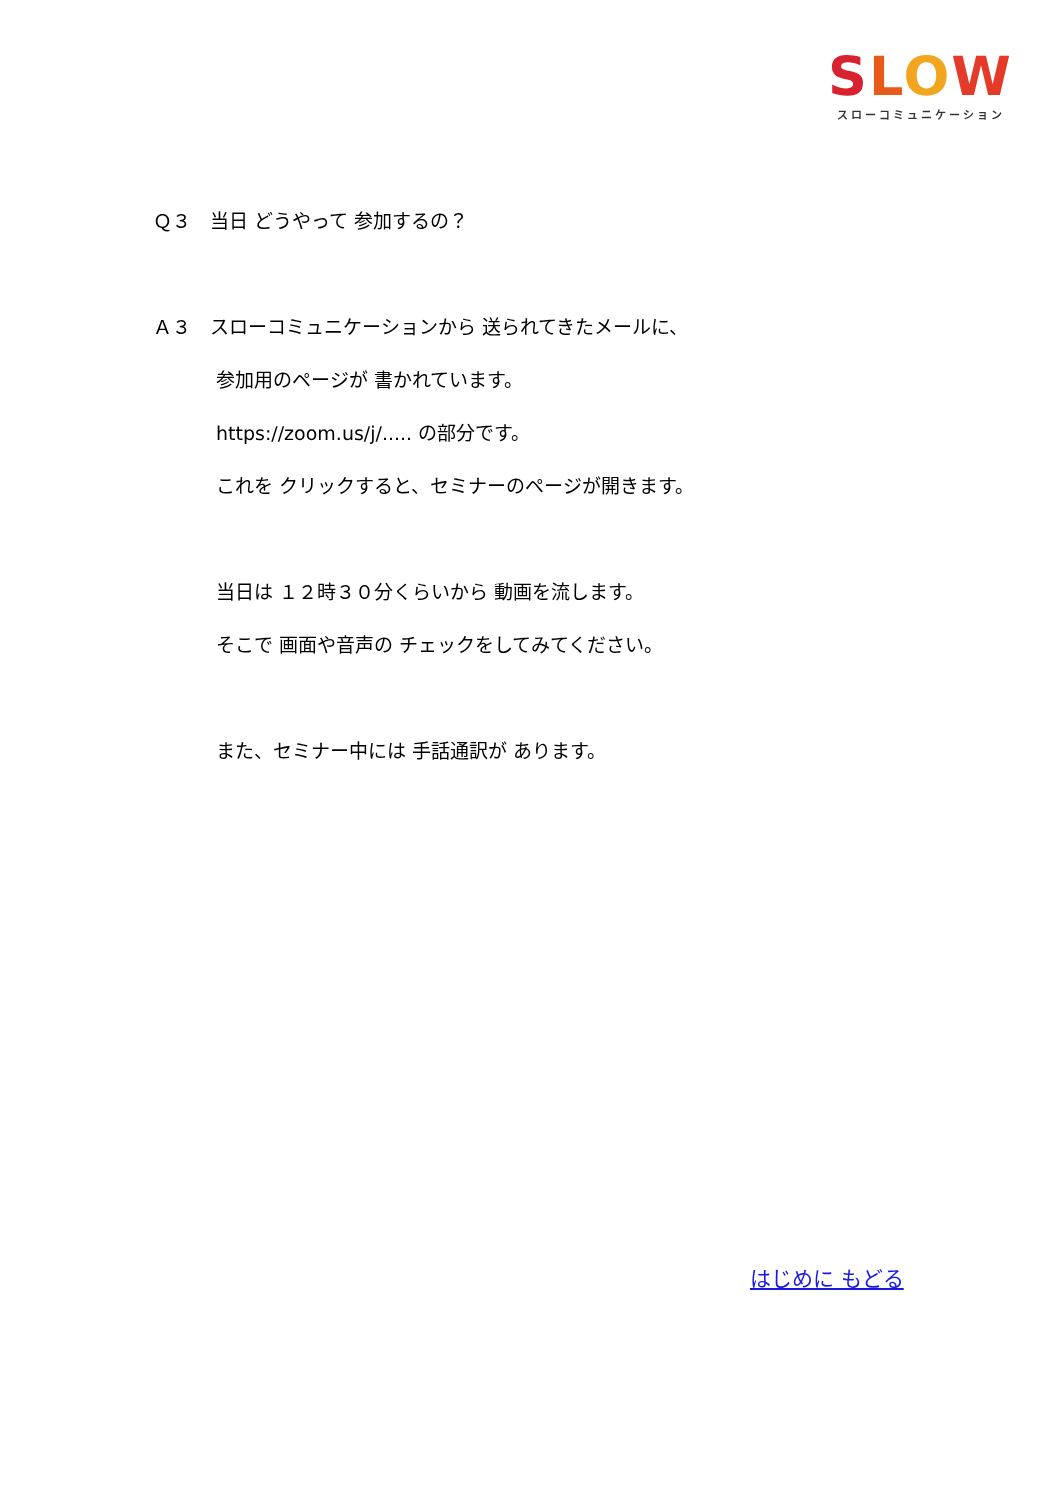SLOW
スローコミュニケーション
Ｑ３　当日 どうやって 参加するの？
Ａ３　スローコミュニケーションから 送られてきたメールに、
参加用のページが 書かれています。
https://zoom.us/j/..... の部分です。
これを クリックすると、セミナーのページが開きます。
当日は １２時３０分くらいから 動画を流します。
そこで 画面や音声の チェックをしてみてください。
また、セミナー中には 手話通訳が あります。
はじめに もどる